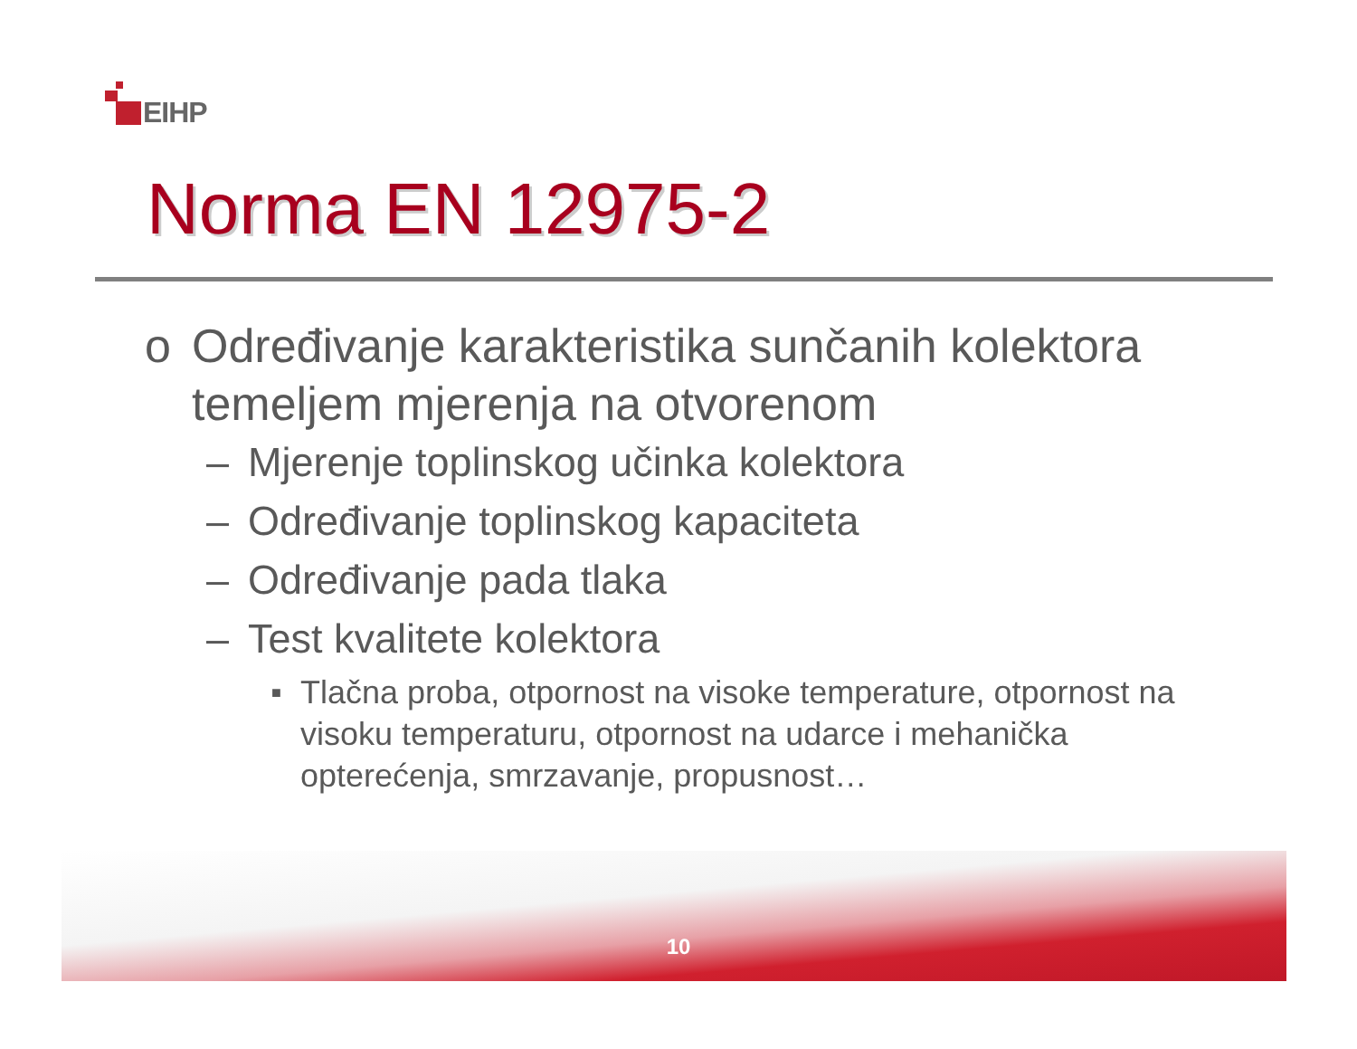EIHP
Norma EN 12975-2
o Određivanje karakteristika sunčanih kolektora temeljem mjerenja na otvorenom
– Mjerenje toplinskog učinka kolektora
– Određivanje toplinskog kapaciteta
– Određivanje pada tlaka
– Test kvalitete kolektora
■ Tlačna proba, otpornost na visoke temperature, otpornost na visoku temperaturu, otpornost na udarce i mehanička opterećenja, smrzavanje, propusnost…
10